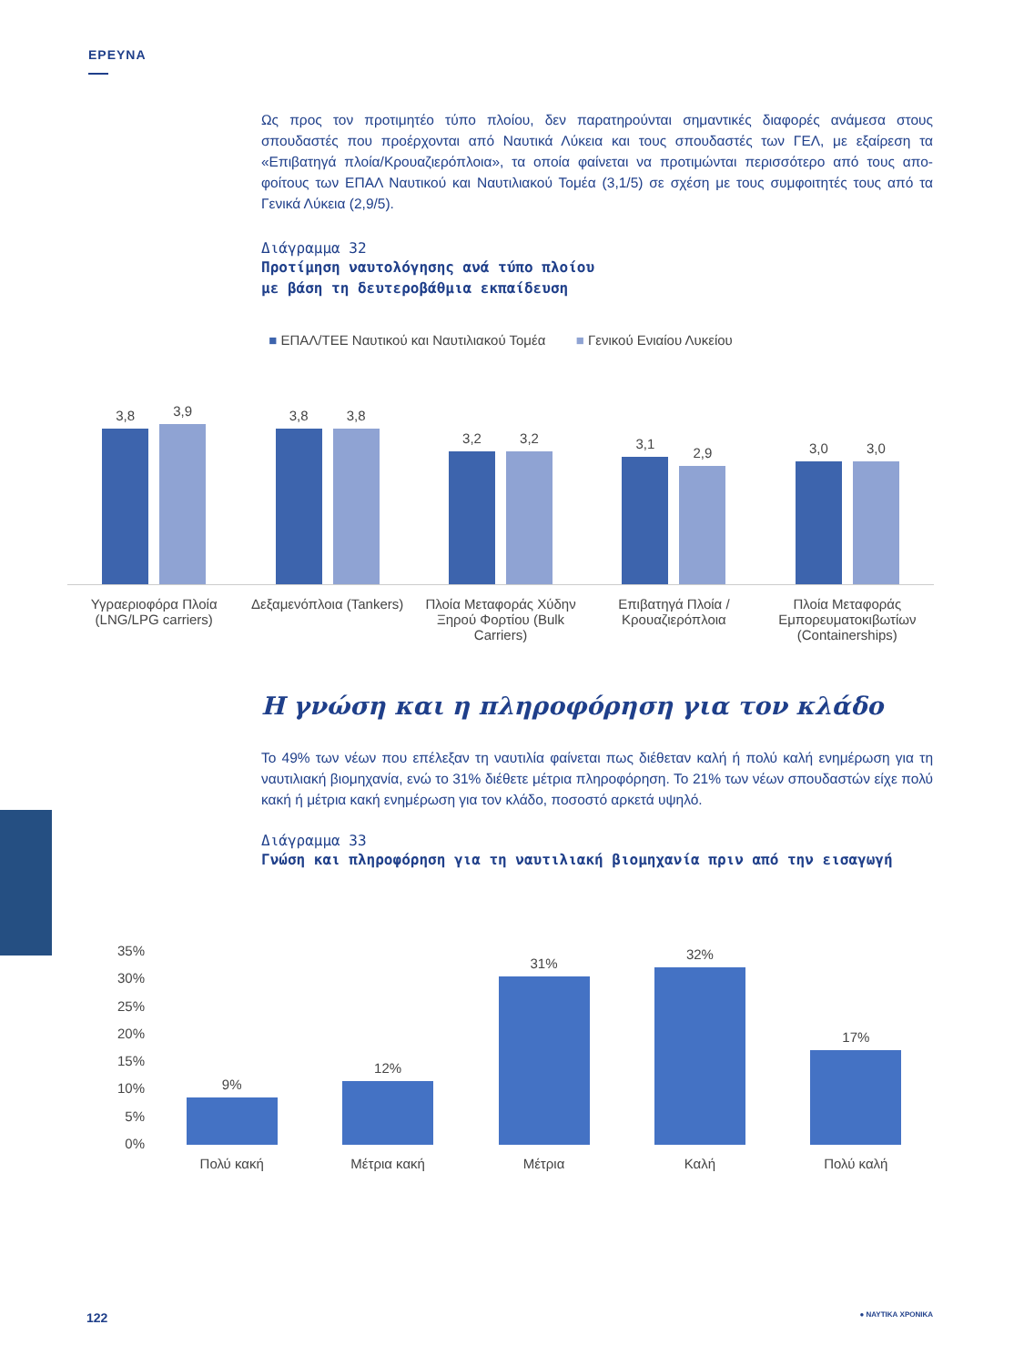ΕΡΕΥΝΑ
Ως προς τον προτιμητέο τύπο πλοίου, δεν παρατηρούνται σημαντικές διαφορές ανάμεσα στους σπουδαστές που προέρχονται από Ναυτικά Λύκεια και τους σπουδαστές των ΓΕΛ, με εξαίρεση τα «Επιβατηγά πλοία/Κρουαζιερόπλοια», τα οποία φαίνεται να προτιμώνται περισσότερο από τους απο-φοίτους των ΕΠΑΛ Ναυτικού και Ναυτιλιακού Τομέα (3,1/5) σε σχέση με τους συμφοιτητές τους από τα Γενικά Λύκεια (2,9/5).
Διάγραμμα 32
Προτίμηση ναυτολόγησης ανά τύπο πλοίου
με βάση τη δευτεροβάθμια εκπαίδευση
■ ΕΠΑΛ/ΤΕΕ Ναυτικού και Ναυτιλιακού Τομέα ■ Γενικού Ενιαίου Λυκείου
3,8
3,9
3,8
3,8
3,2
3,2
3,1
2,9
3,0
3,0
Υγραεριοφόρα Πλοία (LNG/LPG carriers)
Δεξαμενόπλοια (Tankers) Πλοία Μεταφοράς Χύδην Ξηρού Φορτίου (Bulk Carriers)
Επιβατηγά Πλοία / Κρουαζιερόπλοια
Πλοία Μεταφοράς Εμπορευματοκιβωτίων (Containerships)
Η γνώση και η πληροφόρηση για τον κλάδο
Το 49% των νέων που επέλεξαν τη ναυτιλία φαίνεται πως διέθεταν καλή ή πολύ καλή ενημέρωση για τη ναυτιλιακή βιομηχανία, ενώ το 31% διέθετε μέτρια πληροφόρηση. Το 21% των νέων σπουδαστών είχε πολύ κακή ή μέτρια κακή ενημέρωση για τον κλάδο, ποσοστό αρκετά υψηλό.
Διάγραμμα 33
Γνώση και πληροφόρηση για τη ναυτιλιακή βιομηχανία πριν από την εισαγωγή
35%
30%
25%
20%
15%
10%
5%
0%
9%
12%
31%
32%
17%
Πολύ κακή Μέτρια κακή Μέτρια Καλή Πολύ καλή
122 ● ΝΑΥΤΙΚΑ ΧΡΟΝΙΚΑ